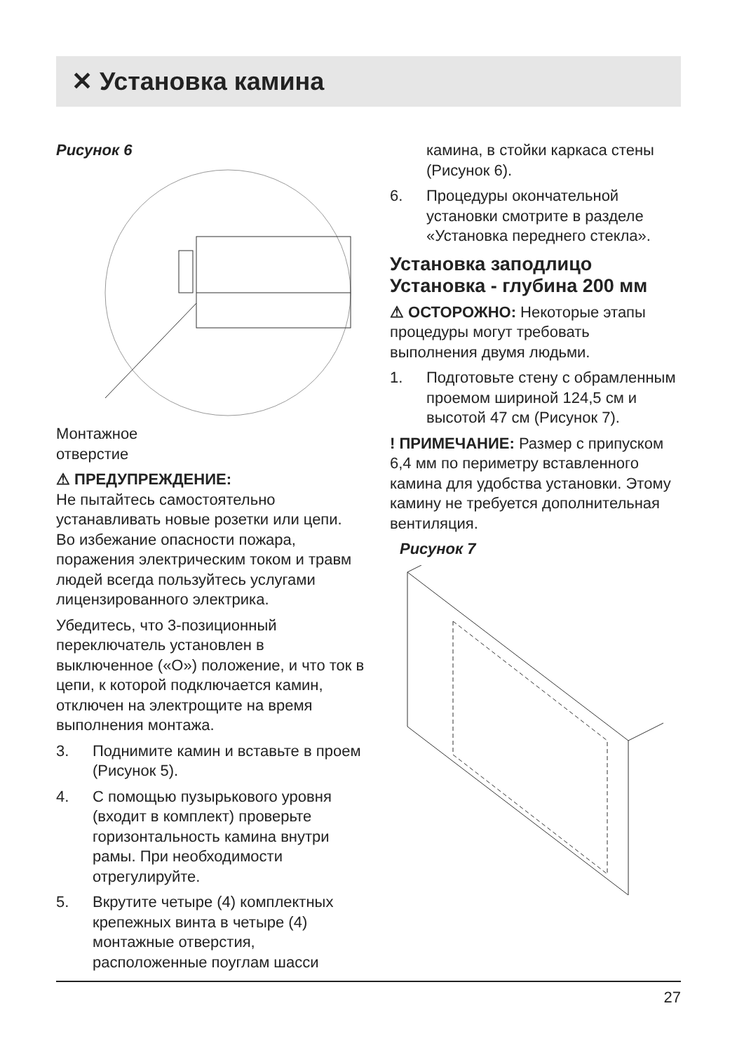✕ Установка камина
Рисунок 6
Монтажное
отверстие
⚠ ПРЕДУПРЕЖДЕНИЕ:
Не пытайтесь самостоятельно устанавливать новые розетки или цепи. Во избежание опасности пожара, поражения электрическим током и травм людей всегда пользуйтесь услугами лицензированного электрика.
Убедитесь, что 3-позиционный переключатель установлен в выключенное («O») положение, и что ток в цепи, к которой подключается камин, отключен на электрощите на время выполнения монтажа.
3. Поднимите камин и вставьте в проем (Рисунок 5).
4. С помощью пузырькового уровня (входит в комплект) проверьте горизонтальность камина внутри рамы. При необходимости отрегулируйте.
5. Вкрутите четыре (4) комплектных крепежных винта в четыре (4) монтажные отверстия, расположенные поуглам шасси
камина, в стойки каркаса стены (Рисунок 6).
6. Процедуры окончательной установки смотрите в разделе «Установка переднего стекла».
Установка заподлицо
Установка - глубина 200 мм
⚠ ОСТОРОЖНО: Некоторые этапы процедуры могут требовать выполнения двумя людьми.
1. Подготовьте стену с обрамленным проемом шириной 124,5 см и высотой 47 см (Рисунок 7).
! ПРИМЕЧАНИЕ: Размер с припуском 6,4 мм по периметру вставленного камина для удобства установки. Этому камину не требуется дополнительная вентиляция.
Рисунок 7
27